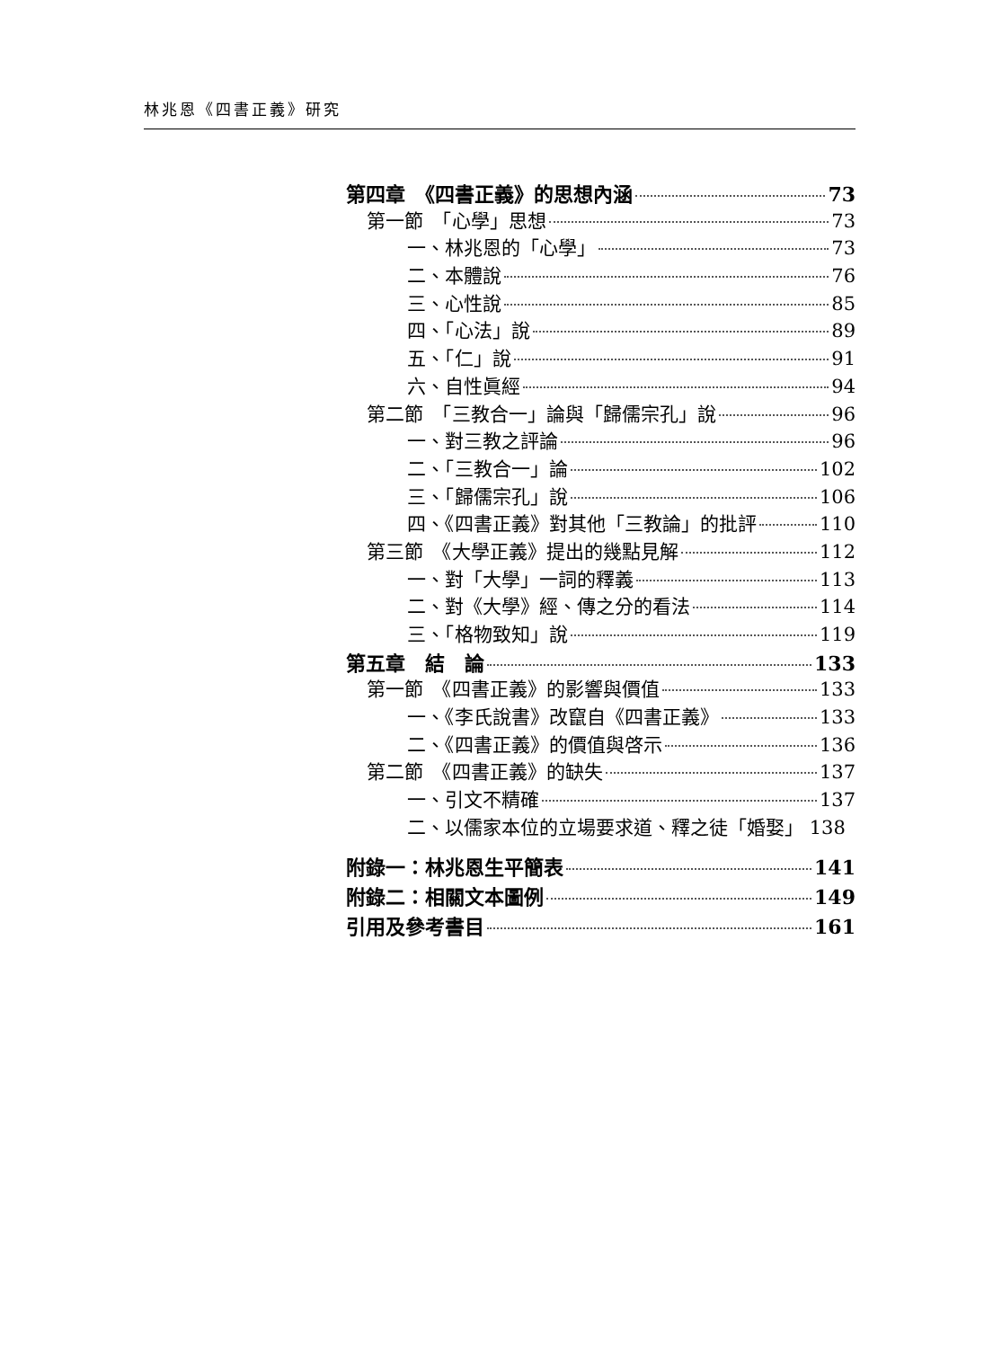林兆恩《四書正義》研究
第四章　《四書正義》的思想內涵 73
第一節　「心學」思想 73
一、林兆恩的「心學」 73
二、本體說 76
三、心性說 85
四、「心法」說 89
五、「仁」說 91
六、自性眞經 94
第二節　「三教合一」論與「歸儒宗孔」說 96
一、對三教之評論 96
二、「三教合一」論 102
三、「歸儒宗孔」說 106
四、《四書正義》對其他「三教論」的批評 110
第三節　《大學正義》提出的幾點見解 112
一、對「大學」一詞的釋義 113
二、對《大學》經、傳之分的看法 114
三、「格物致知」說 119
第五章　結　論 133
第一節　《四書正義》的影響與價值 133
一、《李氏說書》改竄自《四書正義》 133
二、《四書正義》的價值與啓示 136
第二節　《四書正義》的缺失 137
一、引文不精確 137
二、以儒家本位的立場要求道、釋之徒「婚娶」 138
附錄一：林兆恩生平簡表 141
附錄二：相關文本圖例 149
引用及參考書目 161